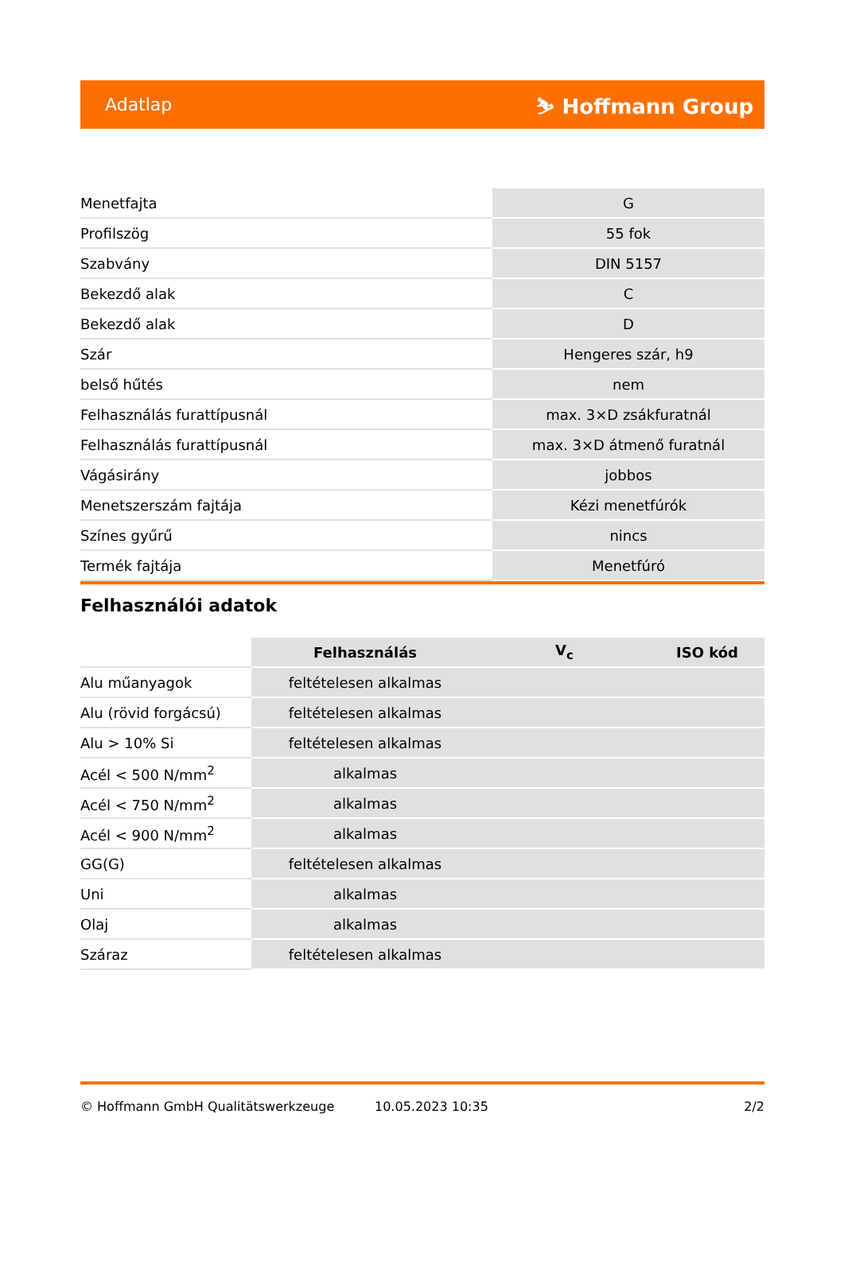Adatlap ⛷ Hoffmann Group
| Menetfajta | G |
| Profilszög | 55 fok |
| Szabvány | DIN 5157 |
| Bekezdő alak | C |
| Bekezdő alak | D |
| Szár | Hengeres szár, h9 |
| belső hűtés | nem |
| Felhasználás furattípusnál | max. 3×D zsákfuratnál |
| Felhasználás furattípusnál | max. 3×D átmenő furatnál |
| Vágásirány | jobbos |
| Menetszerszám fajtája | Kézi menetfúrók |
| Színes gyűrű | nincs |
| Termék fajtája | Menetfúró |
Felhasználói adatok
| | Felhasználás | V<sub>c</sub> | ISO kód |
| --- | --- | --- | --- |
| Alu műanyagok | feltételesen alkalmas | | |
| Alu (rövid forgácsú) | feltételesen alkalmas | | |
| Alu > 10% Si | feltételesen alkalmas | | |
| Acél < 500 N/mm<sup>2</sup> | alkalmas | | |
| Acél < 750 N/mm<sup>2</sup> | alkalmas | | |
| Acél < 900 N/mm<sup>2</sup> | alkalmas | | |
| GG(G) | feltételesen alkalmas | | |
| Uni | alkalmas | | |
| Olaj | alkalmas | | |
| Száraz | feltételesen alkalmas | | |
© Hoffmann GmbH Qualitätswerkzeuge 10.05.2023 10:35 2/2